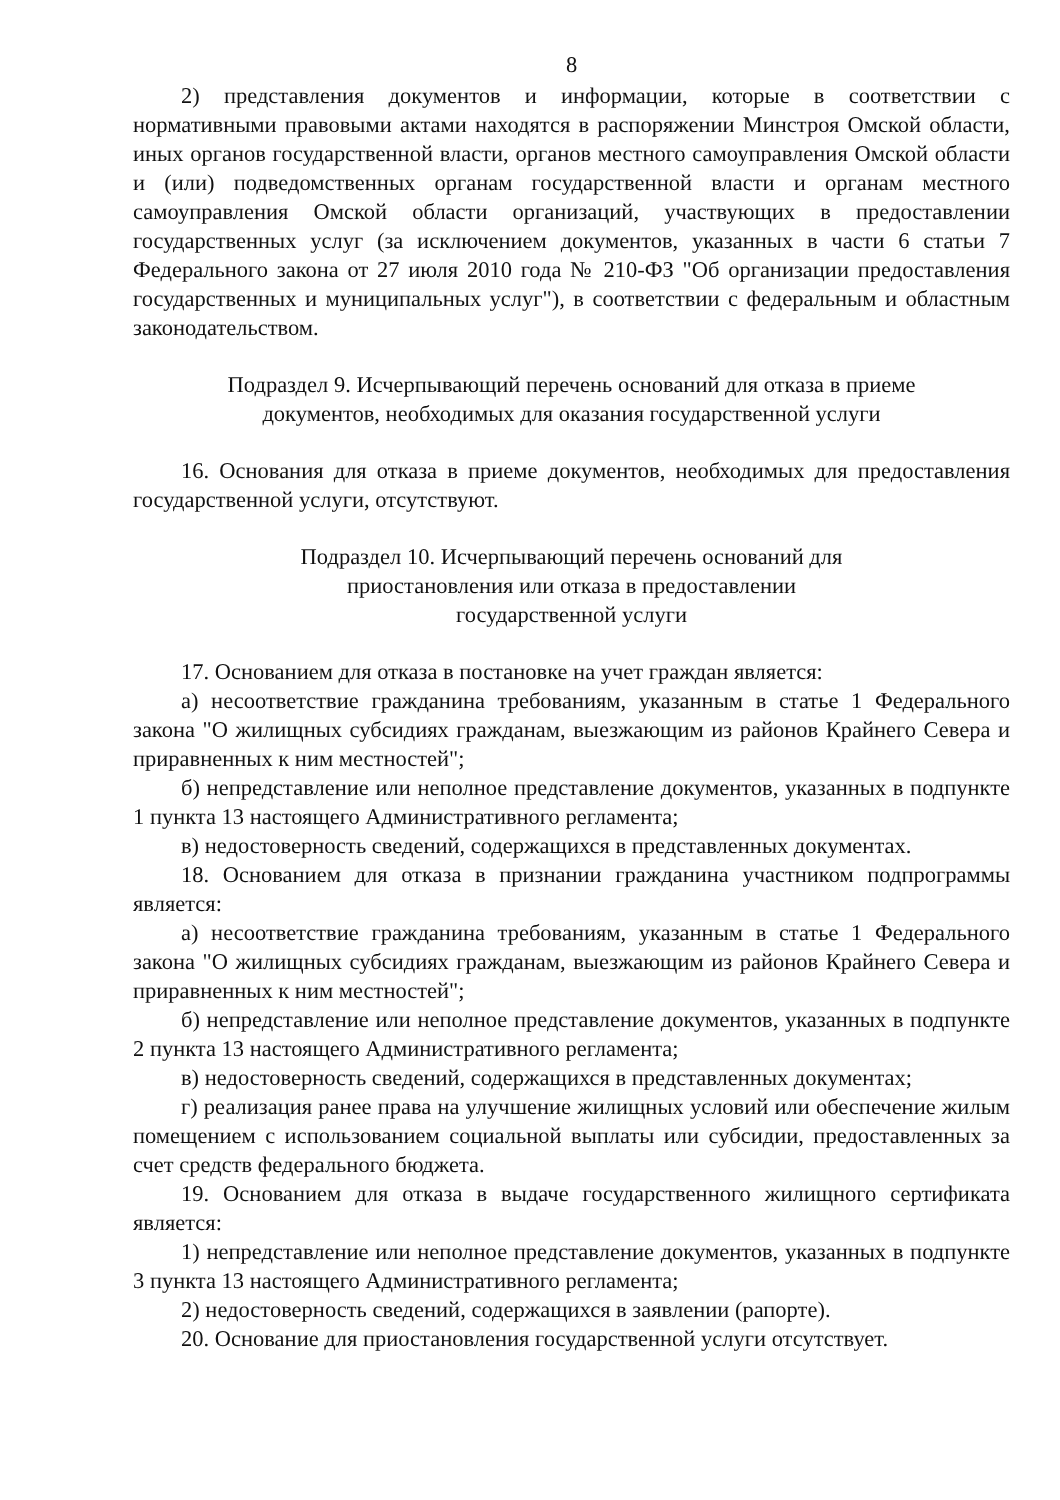8
2) представления документов и информации, которые в соответствии с нормативными правовыми актами находятся в распоряжении Минстроя Омской области, иных органов государственной власти, органов местного самоуправления Омской области и (или) подведомственных органам государственной власти и органам местного самоуправления Омской области организаций, участвующих в предоставлении государственных услуг (за исключением документов, указанных в части 6 статьи 7 Федерального закона от 27 июля 2010 года № 210-ФЗ "Об организации предоставления государственных и муниципальных услуг"), в соответствии с федеральным и областным законодательством.
Подраздел 9. Исчерпывающий перечень оснований для отказа в приеме документов, необходимых для оказания государственной услуги
16. Основания для отказа в приеме документов, необходимых для предоставления государственной услуги, отсутствуют.
Подраздел 10. Исчерпывающий перечень оснований для
приостановления или отказа в предоставлении
государственной услуги
17. Основанием для отказа в постановке на учет граждан является:
а) несоответствие гражданина требованиям, указанным в статье 1 Федерального закона "О жилищных субсидиях гражданам, выезжающим из районов Крайнего Севера и приравненных к ним местностей";
б) непредставление или неполное представление документов, указанных в подпункте 1 пункта 13 настоящего Административного регламента;
в) недостоверность сведений, содержащихся в представленных документах.
18. Основанием для отказа в признании гражданина участником подпрограммы является:
а) несоответствие гражданина требованиям, указанным в статье 1 Федерального закона "О жилищных субсидиях гражданам, выезжающим из районов Крайнего Севера и приравненных к ним местностей";
б) непредставление или неполное представление документов, указанных в подпункте 2 пункта 13 настоящего Административного регламента;
в) недостоверность сведений, содержащихся в представленных документах;
г) реализация ранее права на улучшение жилищных условий или обеспечение жилым помещением с использованием социальной выплаты или субсидии, предоставленных за счет средств федерального бюджета.
19. Основанием для отказа в выдаче государственного жилищного сертификата является:
1) непредставление или неполное представление документов, указанных в подпункте 3 пункта 13 настоящего Административного регламента;
2) недостоверность сведений, содержащихся в заявлении (рапорте).
20. Основание для приостановления государственной услуги отсутствует.